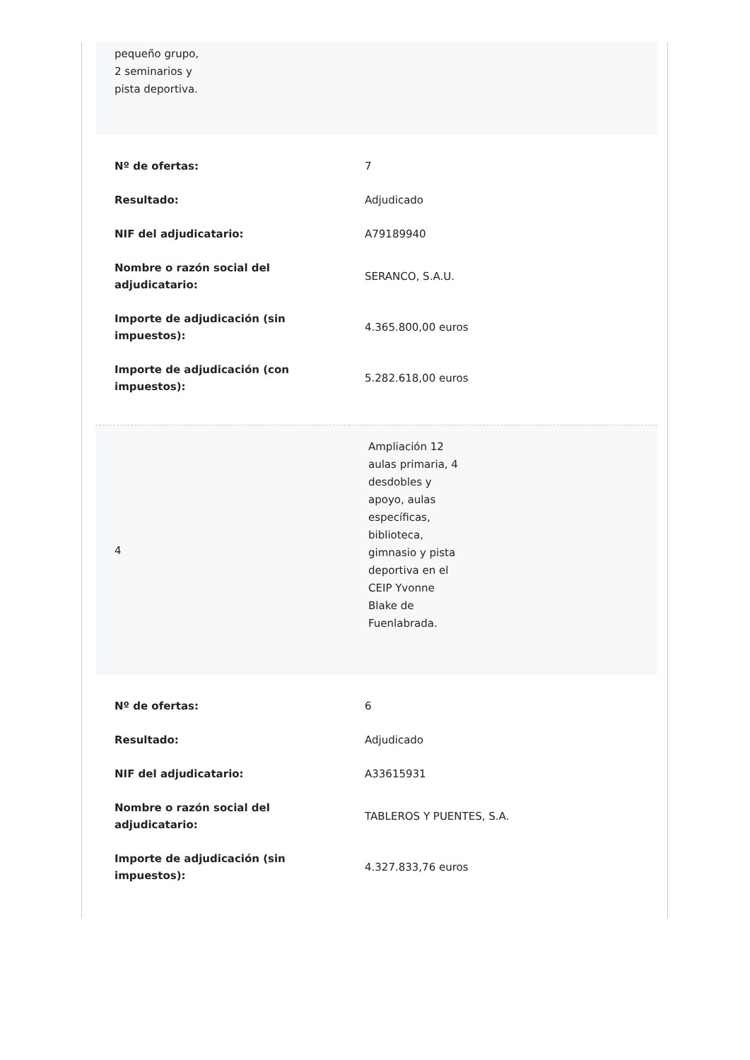pequeño grupo,
2 seminarios y
pista deportiva.
| Nº de ofertas: | 7 |
| Resultado: | Adjudicado |
| NIF del adjudicatario: | A79189940 |
| Nombre o razón social del adjudicatario: | SERANCO, S.A.U. |
| Importe de adjudicación (sin impuestos): | 4.365.800,00 euros |
| Importe de adjudicación (con impuestos): | 5.282.618,00 euros |
| 4 | Ampliación 12 aulas primaria, 4 desdobles y apoyo, aulas específicas, biblioteca, gimnasio y pista deportiva en el CEIP Yvonne Blake de Fuenlabrada. |
| Nº de ofertas: | 6 |
| Resultado: | Adjudicado |
| NIF del adjudicatario: | A33615931 |
| Nombre o razón social del adjudicatario: | TABLEROS Y PUENTES, S.A. |
| Importe de adjudicación (sin impuestos): | 4.327.833,76 euros |